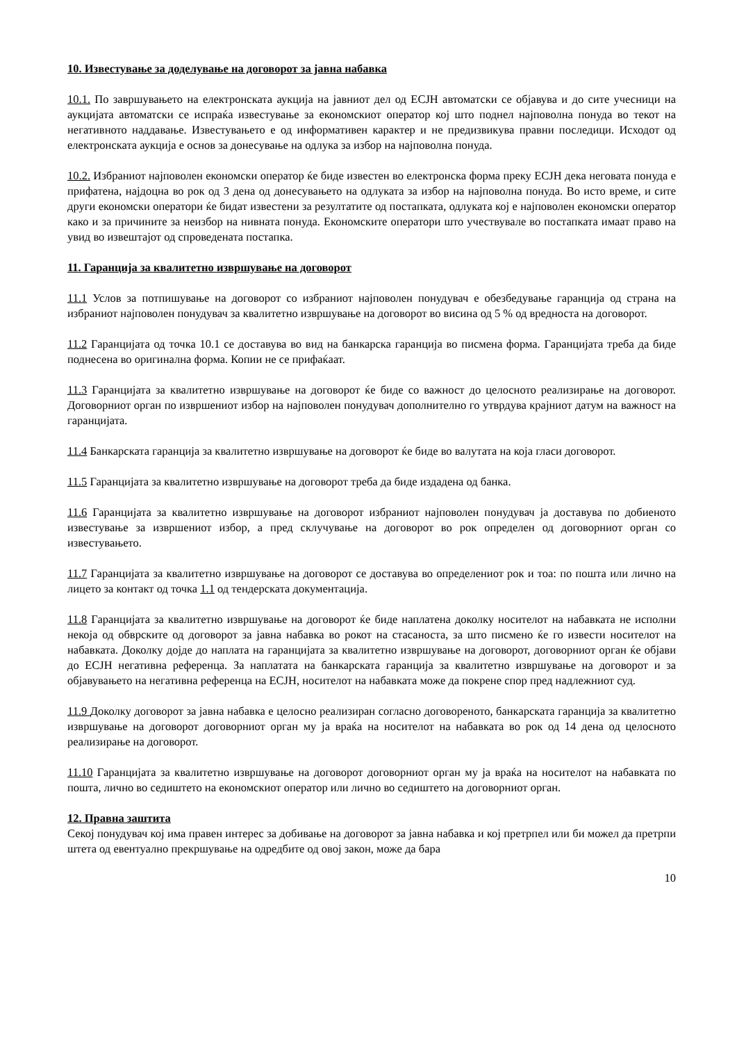10. Известување за доделување на договорот за јавна набавка
10.1. По завршувањето на електронската аукција на јавниот дел од ЕСЈН автоматски се објавува и до сите учесници на аукцијата автоматски се испраќа известување за економскиот оператор кој што поднел најповолна понуда во текот на негативното наддавање. Известувањето е од информативен карактер и не предизвикува правни последици. Исходот од електронската аукција е основ за донесување на одлука за избор на најповолна понуда.
10.2. Избраниот најповолен економски оператор ќе биде известен во електронска форма преку ЕСЈН дека неговата понуда е прифатена, најдоцна во рок од 3 дена од донесувањето на одлуката за избор на најповолна понуда. Во исто време, и сите други економски оператори ќе бидат известени за резултатите од постапката, одлуката кој е најповолен економски оператор како и за причините за неизбор на нивната понуда. Економските оператори што учествувале во постапката имаат право на увид во извештајот од спроведената постапка.
11. Гаранција за квалитетно извршување на договорот
11.1 Услов за потпишување на договорот со избраниот најповолен понудувач е обезбедување гаранција од страна на избраниот најповолен понудувач за квалитетно извршување на договорот во висина од 5 % од вредноста на договорот.
11.2 Гаранцијата од точка 10.1 се доставува во вид на банкарска гаранција во писмена форма. Гаранцијата треба да биде поднесена во оригинална форма. Копии не се прифаќаат.
11.3 Гаранцијата за квалитетно извршување на договорот ќе биде со важност до целосното реализирање на договорот. Договорниот орган по извршениот избор на најповолен понудувач дополнително го утврдува крајниот датум на важност на гаранцијата.
11.4 Банкарската гаранција за квалитетно извршување на договорот ќе биде во валутата на која гласи договорот.
11.5 Гаранцијата за квалитетно извршување на договорот треба да биде издадена од банка.
11.6 Гаранцијата за квалитетно извршување на договорот избраниот најповолен понудувач ја доставува по добиеното известување за извршениот избор, а пред склучување на договорот во рок определен од договорниот орган со известувањето.
11.7 Гаранцијата за квалитетно извршување на договорот се доставува во определениот рок и тоа: по пошта или лично на лицето за контакт од точка 1.1 од тендерската документација.
11.8 Гаранцијата за квалитетно извршување на договорот ќе биде наплатена доколку носителот на набавката не исполни некоја од обврските од договорот за јавна набавка во рокот на стасаноста, за што писмено ќе го извести носителот на набавката. Доколку дојде до наплата на гаранцијата за квалитетно извршување на договорот, договорниот орган ќе објави до ЕСЈН негативна референца. За наплатата на банкарската гаранција за квалитетно извршување на договорот и за објавувањето на негативна референца на ЕСЈН, носителот на набавката може да покрене спор пред надлежниот суд.
11.9 Доколку договорот за јавна набавка е целосно реализиран согласно договореното, банкарската гаранција за квалитетно извршување на договорот договорниот орган му ја враќа на носителот на набавката во рок од 14 дена од целосното реализирање на договорот.
11.10 Гаранцијата за квалитетно извршување на договорот договорниот орган му ја враќа на носителот на набавката по пошта, лично во седиштето на економскиот оператор или лично во седиштето на договорниот орган.
12. Правна заштита
Секој понудувач кој има правен интерес за добивање на договорот за јавна набавка и кој претрпел или би можел да претрпи штета од евентуално прекршување на одредбите од овој закон, може да бара
10